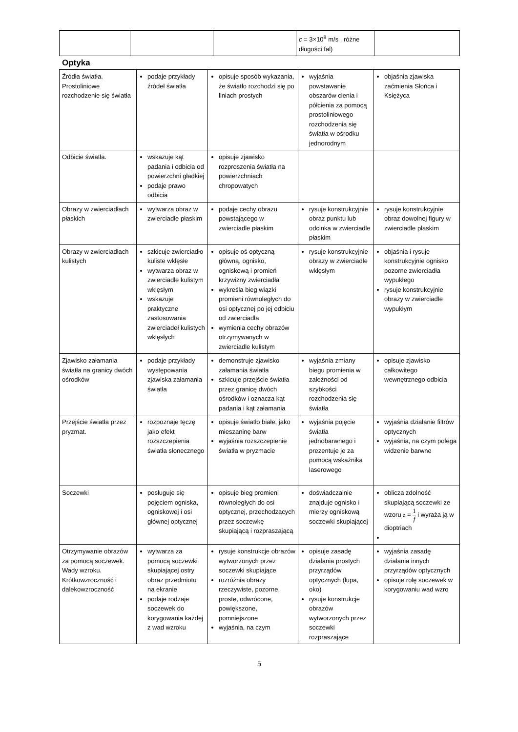| | | | c = 3×10<sup>8</sup> m/s , różne długości fal) | |
Optyka
| Źródła światła. Prostoliniowe rozchodzenie się światła | podaje przykłady źródeł światła | opisuje sposób wykazania, że światło rozchodzi się po liniach prostych | wyjaśnia powstawanie obszarów cienia i półcienia za pomocą prostoliniowego rozchodzenia się światła w ośrodku jednorodnym | objaśnia zjawiska zaćmienia Słońca i Księżyca |
| Odbicie światła. | wskazuje kąt padania i odbicia od powierzchni gładkiej podaje prawo odbicia | opisuje zjawisko rozproszenia światła na powierzchniach chropowatych | | |
| Obrazy w zwierciadłach płaskich | wytwarza obraz w zwierciadle płaskim | podaje cechy obrazu powstającego w zwierciadle płaskim | rysuje konstrukcyjnie obraz punktu lub odcinka w zwierciadle płaskim | rysuje konstrukcyjnie obraz dowolnej figury w zwierciadle płaskim |
| Obrazy w zwierciadłach kulistych | szkicuje zwierciadło kuliste wklęsłe wytwarza obraz w zwierciadle kulistym wklęsłym wskazuje praktyczne zastosowania zwierciadeł kulistych wklęsłych | opisuje oś optyczną główną, ognisko, ogniskową i promień krzywizny zwierciadła wykreśla bieg wiązki promieni równoległych do osi optycznej po jej odbiciu od zwierciadła wymienia cechy obrazów otrzymywanych w zwierciadle kulistym | rysuje konstrukcyjnie obrazy w zwierciadle wklęsłym | objaśnia i rysuje konstrukcyjnie ognisko pozorne zwierciadła wypukłego rysuje konstrukcyjnie obrazy w zwierciadle wypukłym |
| Zjawisko załamania światła na granicy dwóch ośrodków | podaje przykłady występowania zjawiska załamania światła | demonstruje zjawisko załamania światła szkicuje przejście światła przez granicę dwóch ośrodków i oznacza kąt padania i kąt załamania | wyjaśnia zmiany biegu promienia w zależności od szybkości rozchodzenia się światła | opisuje zjawisko całkowitego wewnętrznego odbicia |
| Przejście światła przez pryzmat. | rozpoznaje tęczę jako efekt rozszczepienia światła słonecznego | opisuje światło białe, jako mieszaninę barw wyjaśnia rozszczepienie światła w pryzmacie | wyjaśnia pojęcie światła jednobarwnego i prezentuje je za pomocą wskaźnika laserowego | wyjaśnia działanie filtrów optycznych wyjaśnia, na czym polega widzenie barwne |
| Soczewki | posługuje się pojęciem ogniska, ogniskowej i osi głównej optycznej | opisuje bieg promieni równoległych do osi optycznej, przechodzących przez soczewkę skupiającą i rozpraszającą | doświadczalnie znajduje ognisko i mierzy ogniskową soczewki skupiającej | oblicza zdolność skupiającą soczewki ze wzoru z = 1 f i wyraża ją w dioptriach |
| Otrzymywanie obrazów za pomocą soczewek. Wady wzroku. Krótkowzroczność i dalekowzroczność | wytwarza za pomocą soczewki skupiającej ostry obraz przedmiotu na ekranie podaje rodzaje soczewek do korygowania każdej z wad wzroku | rysuje konstrukcje obrazów wytworzonych przez soczewki skupiające rozróżnia obrazy rzeczywiste, pozorne, proste, odwrócone, powiększone, pomniejszone wyjaśnia, na czym | opisuje zasadę działania prostych przyrządów optycznych (lupa, oko) rysuje konstrukcje obrazów wytworzonych przez soczewki rozpraszające | wyjaśnia zasadę działania innych przyrządów optycznych opisuje rolę soczewek w korygowaniu wad wzro |
5